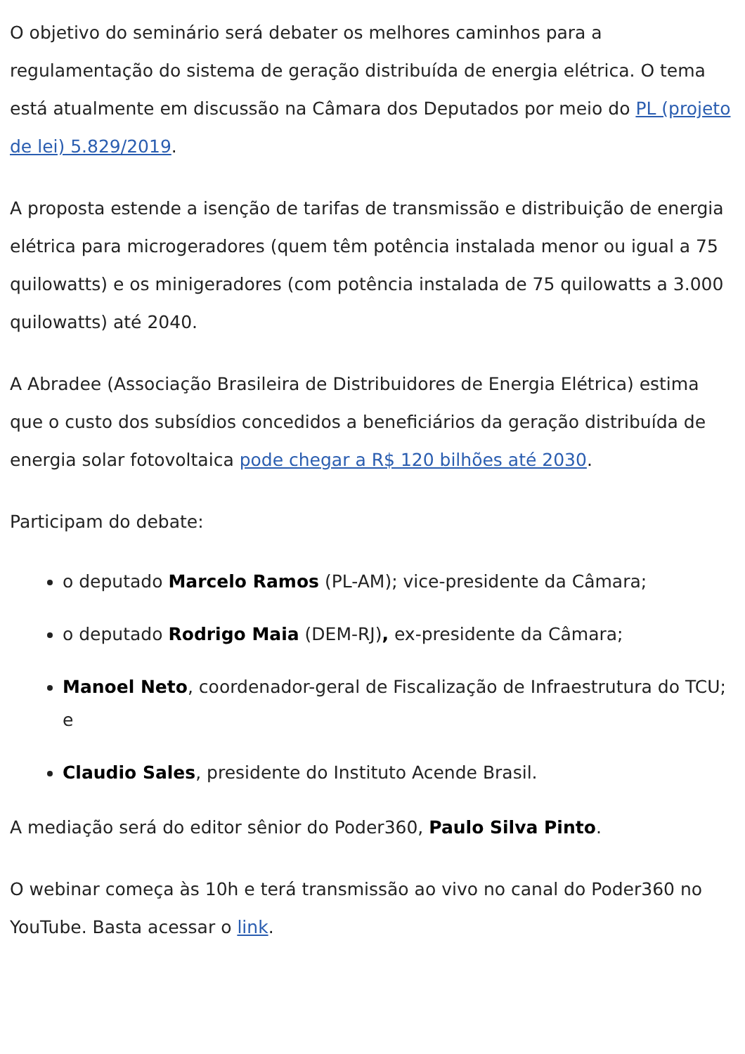O objetivo do seminário será debater os melhores caminhos para a regulamentação do sistema de geração distribuída de energia elétrica. O tema está atualmente em discussão na Câmara dos Deputados por meio do PL (projeto de lei) 5.829/2019.
A proposta estende a isenção de tarifas de transmissão e distribuição de energia elétrica para microgeradores (quem têm potência instalada menor ou igual a 75 quilowatts) e os minigeradores (com potência instalada de 75 quilowatts a 3.000 quilowatts) até 2040.
A Abradee (Associação Brasileira de Distribuidores de Energia Elétrica) estima que o custo dos subsídios concedidos a beneficiários da geração distribuída de energia solar fotovoltaica pode chegar a R$ 120 bilhões até 2030.
Participam do debate:
o deputado Marcelo Ramos (PL-AM); vice-presidente da Câmara;
o deputado Rodrigo Maia (DEM-RJ), ex-presidente da Câmara;
Manoel Neto, coordenador-geral de Fiscalização de Infraestrutura do TCU; e
Claudio Sales, presidente do Instituto Acende Brasil.
A mediação será do editor sênior do Poder360, Paulo Silva Pinto.
O webinar começa às 10h e terá transmissão ao vivo no canal do Poder360 no YouTube. Basta acessar o link.